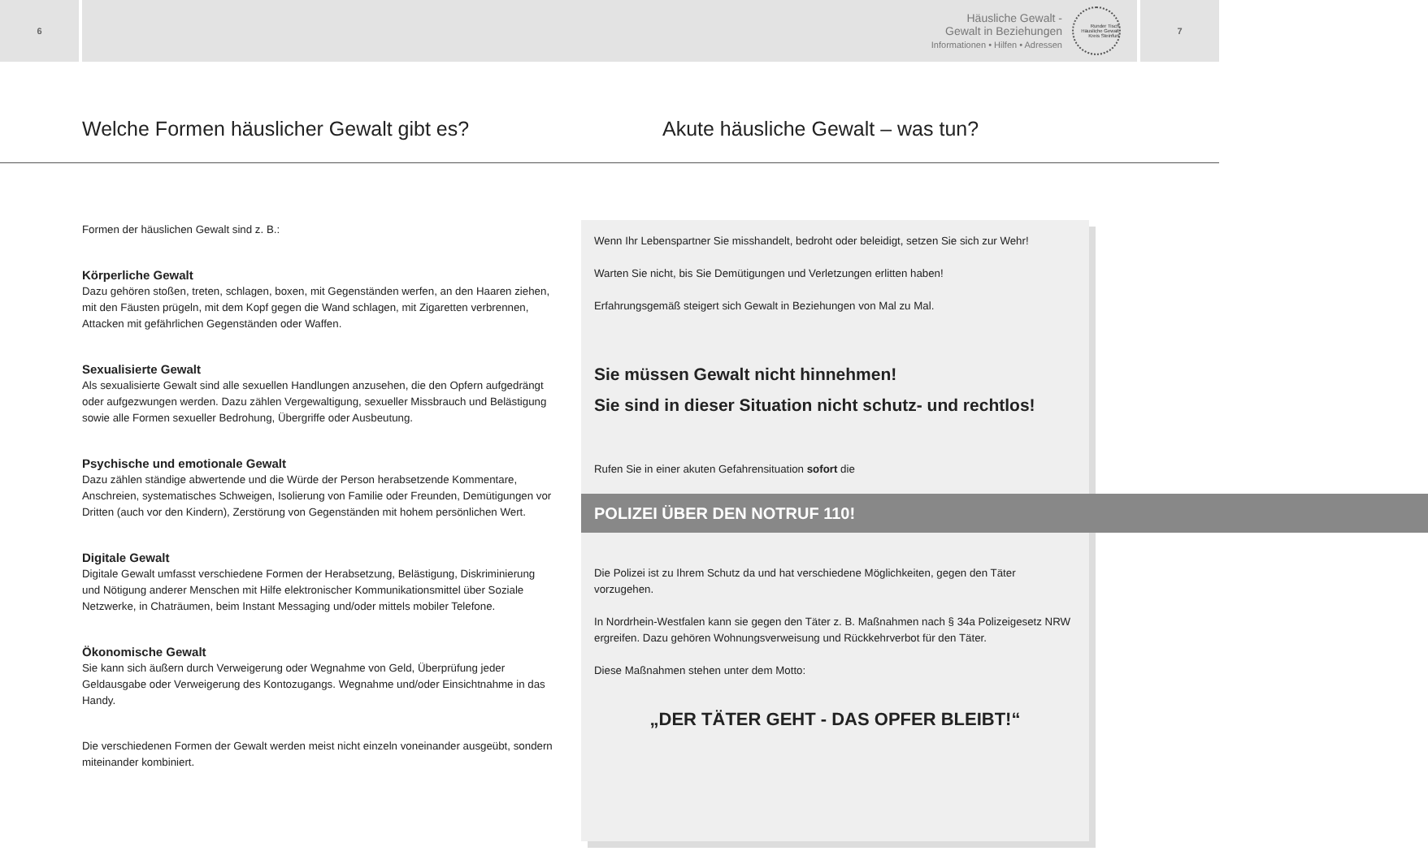6
Häusliche Gewalt -
Gewalt in Beziehungen
Informationen • Hilfen • Adressen
Runder Tisch Häusliche Gewalt Kreis Steinfurt
7
Welche Formen häuslicher Gewalt gibt es? Akute häusliche Gewalt – was tun?
Formen der häuslichen Gewalt sind z. B.:
Körperliche Gewalt
Dazu gehören stoßen, treten, schlagen, boxen, mit Gegenständen werfen, an den Haaren ziehen, mit den Fäusten prügeln, mit dem Kopf gegen die Wand schlagen, mit Zigaretten verbrennen, Attacken mit gefährlichen Gegenständen oder Waffen.
Sexualisierte Gewalt
Als sexualisierte Gewalt sind alle sexuellen Handlungen anzusehen, die den Opfern aufge­drängt oder aufgezwungen werden. Dazu zählen Vergewaltigung, sexueller Missbrauch und Belästigung sowie alle Formen sexueller Bedrohung, Übergriffe oder Ausbeutung.
Psychische und emotionale Gewalt
Dazu zählen ständige abwertende und die Würde der Person herabsetzende Kommentare, Anschreien, systematisches Schweigen, Isolierung von Familie oder Freunden, Demütigungen vor Dritten (auch vor den Kindern), Zerstörung von Gegenständen mit hohem persönlichen Wert.
Digitale Gewalt
Digitale Gewalt umfasst verschiedene Formen der Herabsetzung, Belästigung, Diskriminierung und Nötigung anderer Menschen mit Hilfe elektronischer Kommunikationsmittel über Soziale Netzwerke, in Chaträumen, beim Instant Messaging und/oder mittels mobiler Telefone.
Ökonomische Gewalt
Sie kann sich äußern durch Verweigerung oder Wegnahme von Geld, Überprüfung jeder Geldausgabe oder Verweigerung des Kontozugangs. Wegnahme und/oder Einsichtnahme in das Handy.
Die verschiedenen Formen der Gewalt werden meist nicht einzeln voneinander ausgeübt, sondern miteinander kombiniert.
Wenn Ihr Lebenspartner Sie misshandelt, bedroht oder beleidigt, setzen Sie sich zur Wehr!
Warten Sie nicht, bis Sie Demütigungen und Verletzungen erlitten haben!
Erfahrungsgemäß steigert sich Gewalt in Beziehungen von Mal zu Mal.
Sie müssen Gewalt nicht hinnehmen!
Sie sind in dieser Situation nicht schutz- und rechtlos!
Rufen Sie in einer akuten Gefahrensituation sofort die
POLIZEI ÜBER DEN NOTRUF 110!
Die Polizei ist zu Ihrem Schutz da und hat verschiedene Möglichkeiten, gegen den Täter vorzugehen.
In Nordrhein-Westfalen kann sie gegen den Täter z. B. Maßnahmen nach § 34a Polizeige­setz NRW ergreifen. Dazu gehören Wohnungsverweisung und Rückkehrverbot für den Täter.
Diese Maßnahmen stehen unter dem Motto:
„DER TÄTER GEHT - DAS OPFER BLEIBT!“